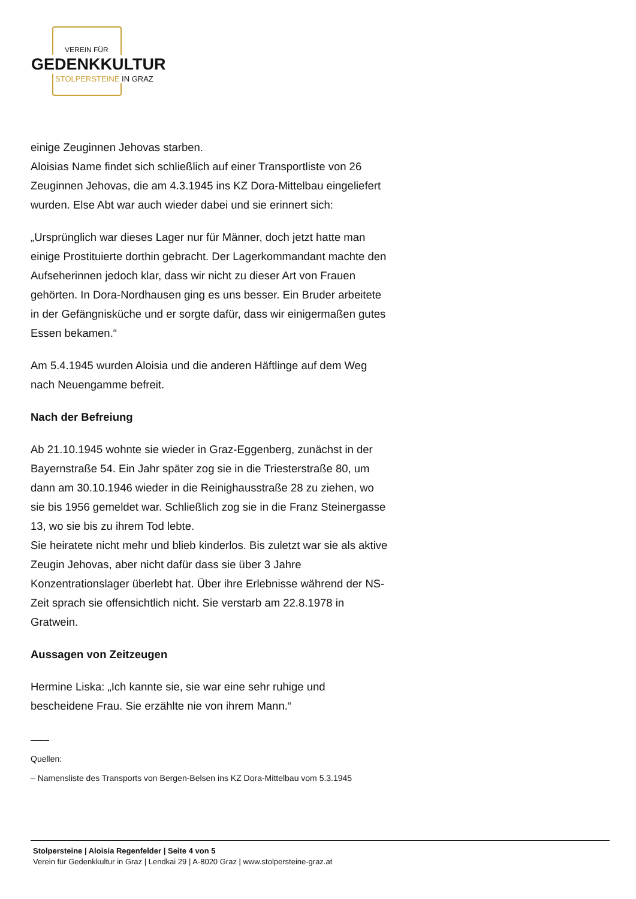VEREIN FÜR
GEDENKKULTUR
STOLPERSTEINE IN GRAZ
einige Zeuginnen Jehovas starben.
Aloisias Name findet sich schließlich auf einer Transportliste von 26 Zeuginnen Jehovas, die am 4.3.1945 ins KZ Dora-Mittelbau eingeliefert wurden. Else Abt war auch wieder dabei und sie erinnert sich:
„Ursprünglich war dieses Lager nur für Männer, doch jetzt hatte man einige Prostituierte dorthin gebracht. Der Lagerkommandant machte den Aufseherinnen jedoch klar, dass wir nicht zu dieser Art von Frauen gehörten. In Dora-Nordhausen ging es uns besser. Ein Bruder arbeitete in der Gefängnisküche und er sorgte dafür, dass wir einigermaßen gutes Essen bekamen.“
Am 5.4.1945 wurden Aloisia und die anderen Häftlinge auf dem Weg nach Neuengamme befreit.
Nach der Befreiung
Ab 21.10.1945 wohnte sie wieder in Graz-Eggenberg, zunächst in der Bayernstraße 54. Ein Jahr später zog sie in die Triesterstraße 80, um dann am 30.10.1946 wieder in die Reinighausstraße 28 zu ziehen, wo sie bis 1956 gemeldet war. Schließlich zog sie in die Franz Steinergasse 13, wo sie bis zu ihrem Tod lebte.
Sie heiratete nicht mehr und blieb kinderlos. Bis zuletzt war sie als aktive Zeugin Jehovas, aber nicht dafür dass sie über 3 Jahre Konzentrationslager überlebt hat. Über ihre Erlebnisse während der NS-Zeit sprach sie offensichtlich nicht. Sie verstarb am 22.8.1978 in Gratwein.
Aussagen von Zeitzeugen
Hermine Liska: „Ich kannte sie, sie war eine sehr ruhige und bescheidene Frau. Sie erzählte nie von ihrem Mann.“
––––
Quellen:
– Namensliste des Transports von Bergen-Belsen ins KZ Dora-Mittelbau vom 5.3.1945
Stolpersteine | Aloisia Regenfelder | Seite 4 von 5
Verein für Gedenkkultur in Graz | Lendkai 29 | A-8020 Graz | www.stolpersteine-graz.at